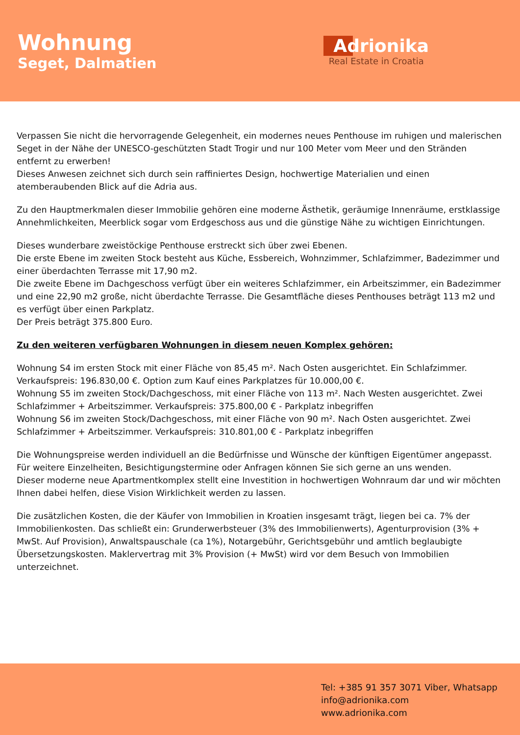Wohnung
Seget, Dalmatien
Adrionika
Real Estate in Croatia
Verpassen Sie nicht die hervorragende Gelegenheit, ein modernes neues Penthouse im ruhigen und malerischen Seget in der Nähe der UNESCO-geschützten Stadt Trogir und nur 100 Meter vom Meer und den Stränden entfernt zu erwerben!
Dieses Anwesen zeichnet sich durch sein raffiniertes Design, hochwertige Materialien und einen atemberaubenden Blick auf die Adria aus.
Zu den Hauptmerkmalen dieser Immobilie gehören eine moderne Ästhetik, geräumige Innenräume, erstklassige Annehmlichkeiten, Meerblick sogar vom Erdgeschoss aus und die günstige Nähe zu wichtigen Einrichtungen.
Dieses wunderbare zweistöckige Penthouse erstreckt sich über zwei Ebenen.
Die erste Ebene im zweiten Stock besteht aus Küche, Essbereich, Wohnzimmer, Schlafzimmer, Badezimmer und einer überdachten Terrasse mit 17,90 m2.
Die zweite Ebene im Dachgeschoss verfügt über ein weiteres Schlafzimmer, ein Arbeitszimmer, ein Badezimmer und eine 22,90 m2 große, nicht überdachte Terrasse. Die Gesamtfläche dieses Penthouses beträgt 113 m2 und es verfügt über einen Parkplatz.
Der Preis beträgt 375.800 Euro.
Zu den weiteren verfügbaren Wohnungen in diesem neuen Komplex gehören:
Wohnung S4 im ersten Stock mit einer Fläche von 85,45 m². Nach Osten ausgerichtet. Ein Schlafzimmer. Verkaufspreis: 196.830,00 €. Option zum Kauf eines Parkplatzes für 10.000,00 €.
Wohnung S5 im zweiten Stock/Dachgeschoss, mit einer Fläche von 113 m². Nach Westen ausgerichtet. Zwei Schlafzimmer + Arbeitszimmer. Verkaufspreis: 375.800,00 € - Parkplatz inbegriffen
Wohnung S6 im zweiten Stock/Dachgeschoss, mit einer Fläche von 90 m². Nach Osten ausgerichtet. Zwei Schlafzimmer + Arbeitszimmer. Verkaufspreis: 310.801,00 € - Parkplatz inbegriffen
Die Wohnungspreise werden individuell an die Bedürfnisse und Wünsche der künftigen Eigentümer angepasst. Für weitere Einzelheiten, Besichtigungstermine oder Anfragen können Sie sich gerne an uns wenden.
Dieser moderne neue Apartmentkomplex stellt eine Investition in hochwertigen Wohnraum dar und wir möchten Ihnen dabei helfen, diese Vision Wirklichkeit werden zu lassen.
Die zusätzlichen Kosten, die der Käufer von Immobilien in Kroatien insgesamt trägt, liegen bei ca. 7% der Immobilienkosten. Das schließt ein: Grunderwerbsteuer (3% des Immobilienwerts), Agenturprovision (3% + MwSt. Auf Provision), Anwaltspauschale (ca 1%), Notargebühr, Gerichtsgebühr und amtlich beglaubigte Übersetzungskosten. Maklervertrag mit 3% Provision (+ MwSt) wird vor dem Besuch von Immobilien unterzeichnet.
Tel: +385 91 357 3071 Viber, Whatsapp
info@adrionika.com
www.adrionika.com